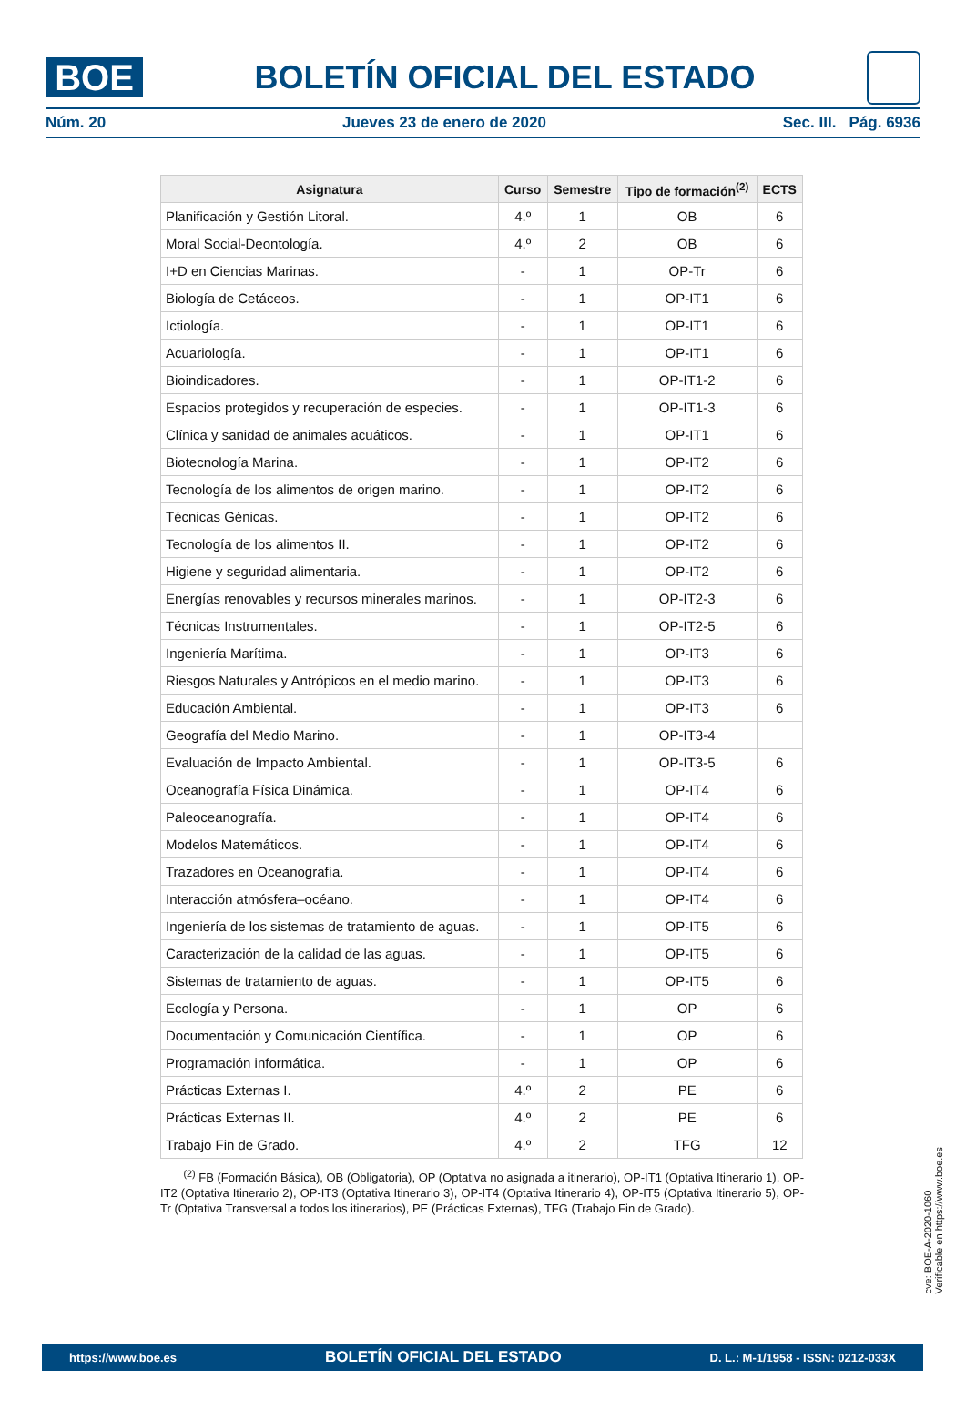BOE
BOLETÍN OFICIAL DEL ESTADO
Núm. 20 Jueves 23 de enero de 2020 Sec. III. Pág. 6936
| Asignatura | Curso | Semestre | Tipo de formación<sup>(2)</sup> | ECTS |
| --- | --- | --- | --- | --- |
| Planificación y Gestión Litoral. | 4.º | 1 | OB | 6 |
| Moral Social-Deontología. | 4.º | 2 | OB | 6 |
| I+D en Ciencias Marinas. | - | 1 | OP-Tr | 6 |
| Biología de Cetáceos. | - | 1 | OP-IT1 | 6 |
| Ictiología. | - | 1 | OP-IT1 | 6 |
| Acuariología. | - | 1 | OP-IT1 | 6 |
| Bioindicadores. | - | 1 | OP-IT1-2 | 6 |
| Espacios protegidos y recuperación de especies. | - | 1 | OP-IT1-3 | 6 |
| Clínica y sanidad de animales acuáticos. | - | 1 | OP-IT1 | 6 |
| Biotecnología Marina. | - | 1 | OP-IT2 | 6 |
| Tecnología de los alimentos de origen marino. | - | 1 | OP-IT2 | 6 |
| Técnicas Génicas. | - | 1 | OP-IT2 | 6 |
| Tecnología de los alimentos II. | - | 1 | OP-IT2 | 6 |
| Higiene y seguridad alimentaria. | - | 1 | OP-IT2 | 6 |
| Energías renovables y recursos minerales marinos. | - | 1 | OP-IT2-3 | 6 |
| Técnicas Instrumentales. | - | 1 | OP-IT2-5 | 6 |
| Ingeniería Marítima. | - | 1 | OP-IT3 | 6 |
| Riesgos Naturales y Antrópicos en el medio marino. | - | 1 | OP-IT3 | 6 |
| Educación Ambiental. | - | 1 | OP-IT3 | 6 |
| Geografía del Medio Marino. | - | 1 | OP-IT3-4 | |
| Evaluación de Impacto Ambiental. | - | 1 | OP-IT3-5 | 6 |
| Oceanografía Física Dinámica. | - | 1 | OP-IT4 | 6 |
| Paleoceanografía. | - | 1 | OP-IT4 | 6 |
| Modelos Matemáticos. | - | 1 | OP-IT4 | 6 |
| Trazadores en Oceanografía. | - | 1 | OP-IT4 | 6 |
| Interacción atmósfera–océano. | - | 1 | OP-IT4 | 6 |
| Ingeniería de los sistemas de tratamiento de aguas. | - | 1 | OP-IT5 | 6 |
| Caracterización de la calidad de las aguas. | - | 1 | OP-IT5 | 6 |
| Sistemas de tratamiento de aguas. | - | 1 | OP-IT5 | 6 |
| Ecología y Persona. | - | 1 | OP | 6 |
| Documentación y Comunicación Científica. | - | 1 | OP | 6 |
| Programación informática. | - | 1 | OP | 6 |
| Prácticas Externas I. | 4.º | 2 | PE | 6 |
| Prácticas Externas II. | 4.º | 2 | PE | 6 |
| Trabajo Fin de Grado. | 4.º | 2 | TFG | 12 |
<sup>(2)</sup> FB (Formación Básica), OB (Obligatoria), OP (Optativa no asignada a itinerario), OP-IT1 (Optativa Itinerario 1), OP-IT2 (Optativa Itinerario 2), OP-IT3 (Optativa Itinerario 3), OP-IT4 (Optativa Itinerario 4), OP-IT5 (Optativa Itinerario 5), OP-Tr (Optativa Transversal a todos los itinerarios), PE (Prácticas Externas), TFG (Trabajo Fin de Grado).
cve: BOE-A-2020-1060
Verificable en https://www.boe.es
https://www.boe.es BOLETÍN OFICIAL DEL ESTADO D. L.: M-1/1958 - ISSN: 0212-033X